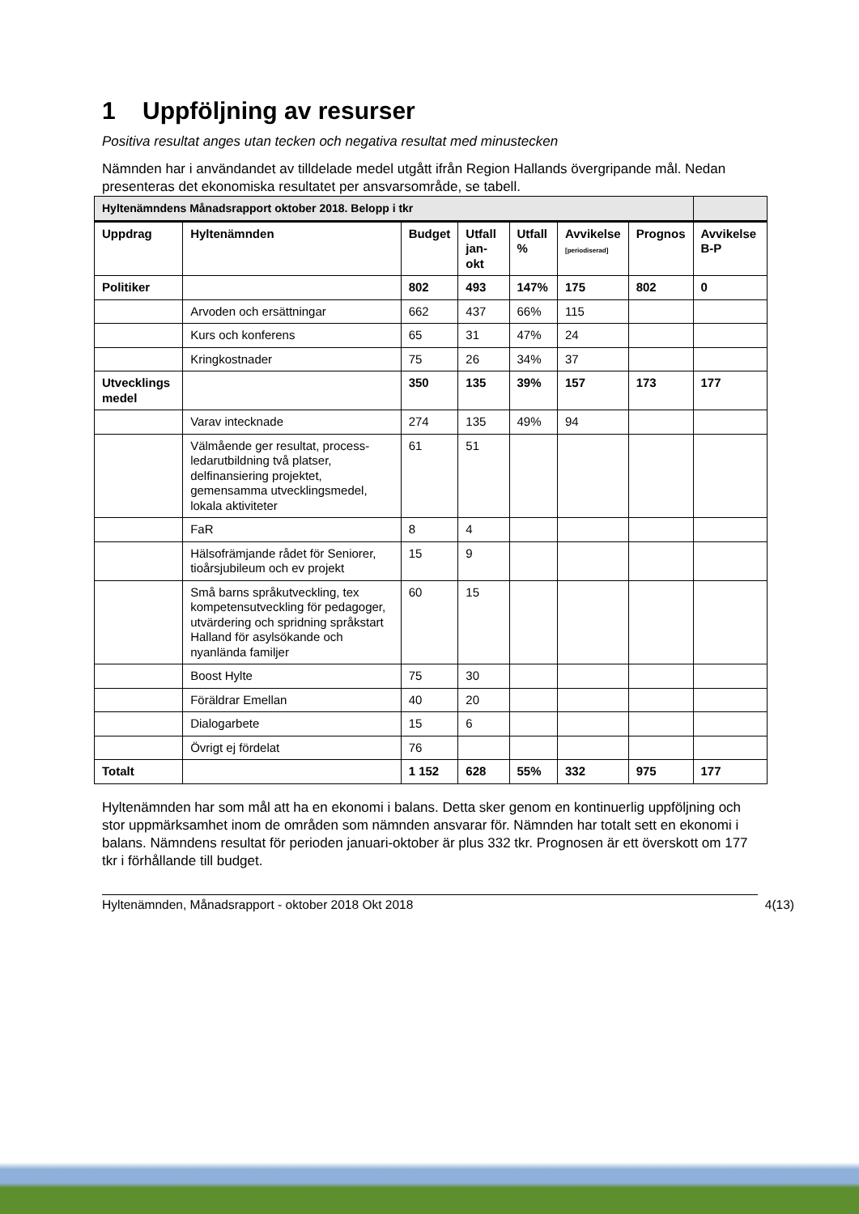1 Uppföljning av resurser
Positiva resultat anges utan tecken och negativa resultat med minustecken
Nämnden har i användandet av tilldelade medel utgått ifrån Region Hallands övergripande mål. Nedan presenteras det ekonomiska resultatet per ansvarsområde, se tabell.
| Hyltenämndens Månadsrapport oktober 2018. Belopp i tkr | | | | | | | |
| Uppdrag | Hyltenämnden | Budget | Utfall jan-okt | Utfall % | Avvikelse [periodiserad] | Prognos | Avvikelse B-P |
| Politiker | | 802 | 493 | 147% | 175 | 802 | 0 |
| | Arvoden och ersättningar | 662 | 437 | 66% | 115 | | |
| | Kurs och konferens | 65 | 31 | 47% | 24 | | |
| | Kringkostnader | 75 | 26 | 34% | 37 | | |
| Utvecklings medel | | 350 | 135 | 39% | 157 | 173 | 177 |
| | Varav intecknade | 274 | 135 | 49% | 94 | | |
| | Välmående ger resultat, process-ledarutbildning två platser, delfinansiering projektet, gemensamma utvecklingsmedel, lokala aktiviteter | 61 | 51 | | | | |
| | FaR | 8 | 4 | | | | |
| | Hälsofrämjande rådet för Seniorer, tioårsjubileum och ev projekt | 15 | 9 | | | | |
| | Små barns språkutveckling, tex kompetensutveckling för pedagoger, utvärdering och spridning språkstart Halland för asylsökande och nyanlända familjer | 60 | 15 | | | | |
| | Boost Hylte | 75 | 30 | | | | |
| | Föräldrar Emellan | 40 | 20 | | | | |
| | Dialogarbete | 15 | 6 | | | | |
| | Övrigt ej fördelat | 76 | | | | | |
| Totalt | | 1 152 | 628 | 55% | 332 | 975 | 177 |
Hyltenämnden har som mål att ha en ekonomi i balans. Detta sker genom en kontinuerlig uppföljning och stor uppmärksamhet inom de områden som nämnden ansvarar för. Nämnden har totalt sett en ekonomi i balans. Nämndens resultat för perioden januari-oktober är plus 332 tkr. Prognosen är ett överskott om 177 tkr i förhållande till budget.
Hyltenämnden, Månadsrapport - oktober 2018 Okt 2018 4(13)